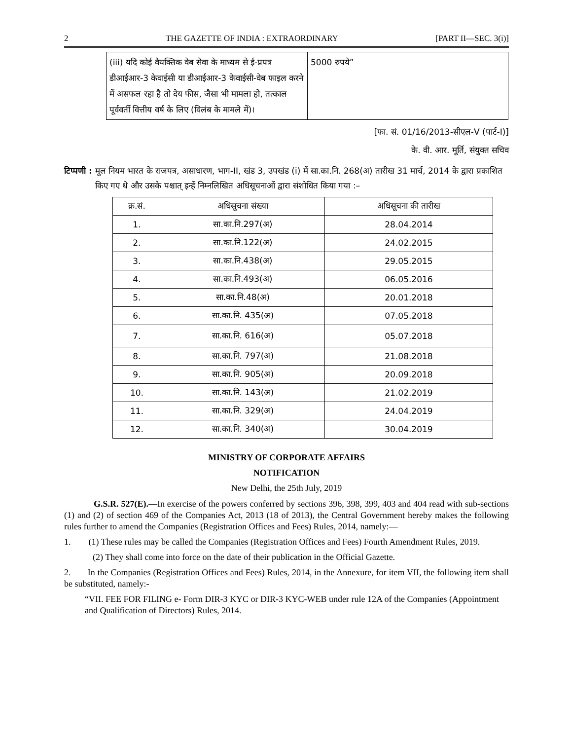2 THE GAZETTE OF INDIA : EXTRAORDINARY [PART II—SEC. 3(i)]
| (iii) यदि कोई वैयक्तिक वेब सेवा के माध्यम से ई-प्रपत्र डीआईआर-3 केवाईसी या डीआईआर-3 केवाईसी-वेब फाइल करने में असफल रहा है तो देय फीस, जैसा भी मामला हो, तत्काल पूर्ववर्ती वित्तीय वर्ष के लिए (विलंब के मामले में)। | 5000 रुपये” |
[फा. सं. 01/16/2013-सीएल-V (पार्ट-I)]
के. वी. आर. मूर्ति, संयुक्त सचिव
टिप्पणी : मूल नियम भारत के राजपत्र, असाधारण, भाग-II, खंड 3, उपखंड (i) में सा.का.नि. 268(अ) तारीख 31 मार्च, 2014 के द्वारा प्रकाशित किए गए थे और उसके पश्चात् इन्हें निम्नलिखित अधिसूचनाओं द्वारा संशोधित किया गया :–
| क्र.सं. | अधिसूचना संख्या | अधिसूचना की तारीख |
| --- | --- | --- |
| 1. | सा.का.नि.297(अ) | 28.04.2014 |
| 2. | सा.का.नि.122(अ) | 24.02.2015 |
| 3. | सा.का.नि.438(अ) | 29.05.2015 |
| 4. | सा.का.नि.493(अ) | 06.05.2016 |
| 5. | सा.का.नि.48(अ) | 20.01.2018 |
| 6. | सा.का.नि. 435(अ) | 07.05.2018 |
| 7. | सा.का.नि. 616(अ) | 05.07.2018 |
| 8. | सा.का.नि. 797(अ) | 21.08.2018 |
| 9. | सा.का.नि. 905(अ) | 20.09.2018 |
| 10. | सा.का.नि. 143(अ) | 21.02.2019 |
| 11. | सा.का.नि. 329(अ) | 24.04.2019 |
| 12. | सा.का.नि. 340(अ) | 30.04.2019 |
MINISTRY OF CORPORATE AFFAIRS
NOTIFICATION
New Delhi, the 25th July, 2019
G.S.R. 527(E).—In exercise of the powers conferred by sections 396, 398, 399, 403 and 404 read with sub-sections (1) and (2) of section 469 of the Companies Act, 2013 (18 of 2013), the Central Government hereby makes the following rules further to amend the Companies (Registration Offices and Fees) Rules, 2014, namely:—
1. (1) These rules may be called the Companies (Registration Offices and Fees) Fourth Amendment Rules, 2019.
(2) They shall come into force on the date of their publication in the Official Gazette.
2. In the Companies (Registration Offices and Fees) Rules, 2014, in the Annexure, for item VII, the following item shall be substituted, namely:-
“VII. FEE FOR FILING e- Form DIR-3 KYC or DIR-3 KYC-WEB under rule 12A of the Companies (Appointment and Qualification of Directors) Rules, 2014.